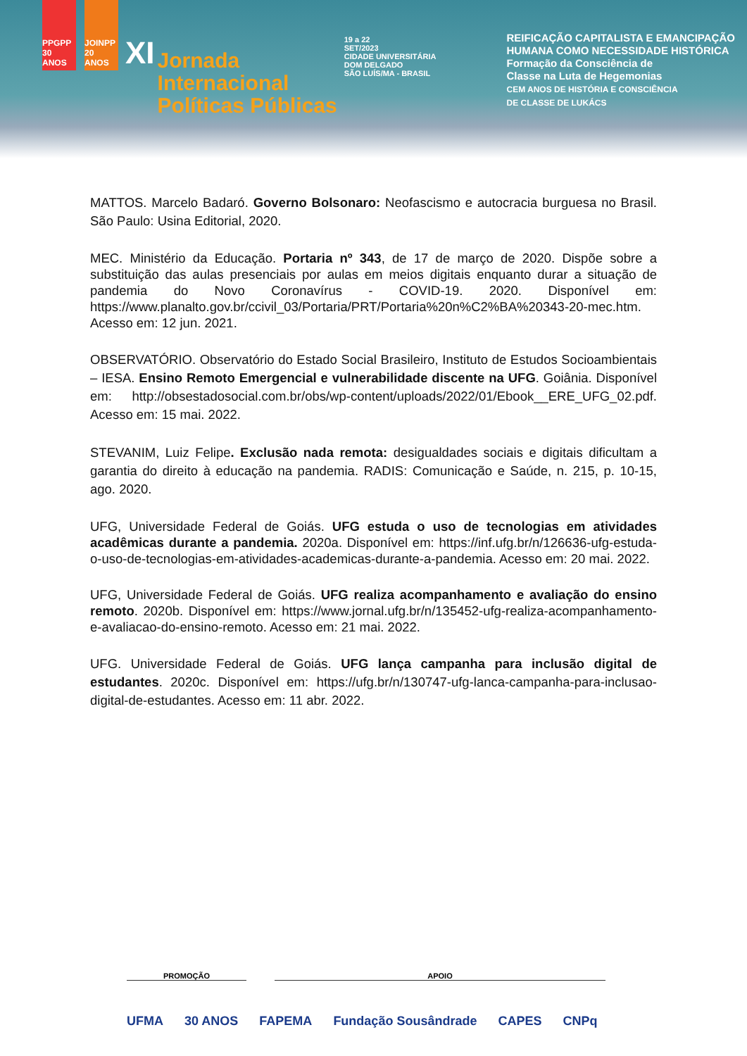PPGPP 30 ANOS
JOINPP 20 ANOS
XI
Jornada
Internacional
Políticas Públicas
19 a 22
SET/2023
CIDADE UNIVERSITÁRIA
DOM DELGADO
SÃO LUÍS/MA - BRASIL
REIFICAÇÃO CAPITALISTA E EMANCIPAÇÃO
HUMANA COMO NECESSIDADE HISTÓRICA
Formação da Consciência de
Classe na Luta de Hegemonias
CEM ANOS DE HISTÓRIA E CONSCIÊNCIA
DE CLASSE DE LUKÁCS
MATTOS. Marcelo Badaró. Governo Bolsonaro: Neofascismo e autocracia burguesa no Brasil. São Paulo: Usina Editorial, 2020.
MEC. Ministério da Educação. Portaria nº 343, de 17 de março de 2020. Dispõe sobre a substituição das aulas presenciais por aulas em meios digitais enquanto durar a situação de pandemia do Novo Coronavírus - COVID-19. 2020. Disponível em: https://www.planalto.gov.br/ccivil_03/Portaria/PRT/Portaria%20n%C2%BA%20343-20-mec.htm. Acesso em: 12 jun. 2021.
OBSERVATÓRIO. Observatório do Estado Social Brasileiro, Instituto de Estudos Socioambientais – IESA. Ensino Remoto Emergencial e vulnerabilidade discente na UFG. Goiânia. Disponível em: http://obsestadosocial.com.br/obs/wp-content/uploads/2022/01/Ebook__ERE_UFG_02.pdf. Acesso em: 15 mai. 2022.
STEVANIM, Luiz Felipe. Exclusão nada remota: desigualdades sociais e digitais dificultam a garantia do direito à educação na pandemia. RADIS: Comunicação e Saúde, n. 215, p. 10-15, ago. 2020.
UFG, Universidade Federal de Goiás. UFG estuda o uso de tecnologias em atividades acadêmicas durante a pandemia. 2020a. Disponível em: https://inf.ufg.br/n/126636-ufg-estuda-o-uso-de-tecnologias-em-atividades-academicas-durante-a-pandemia. Acesso em: 20 mai. 2022.
UFG, Universidade Federal de Goiás. UFG realiza acompanhamento e avaliação do ensino remoto. 2020b. Disponível em: https://www.jornal.ufg.br/n/135452-ufg-realiza-acompanhamento-e-avaliacao-do-ensino-remoto. Acesso em: 21 mai. 2022.
UFG. Universidade Federal de Goiás. UFG lança campanha para inclusão digital de estudantes. 2020c. Disponível em: https://ufg.br/n/130747-ufg-lanca-campanha-para-inclusao-digital-de-estudantes. Acesso em: 11 abr. 2022.
PROMOÇÃO APOIO
UFMA 30 ANOS FAPEMA Fundação Sousândrade CAPES CNPq